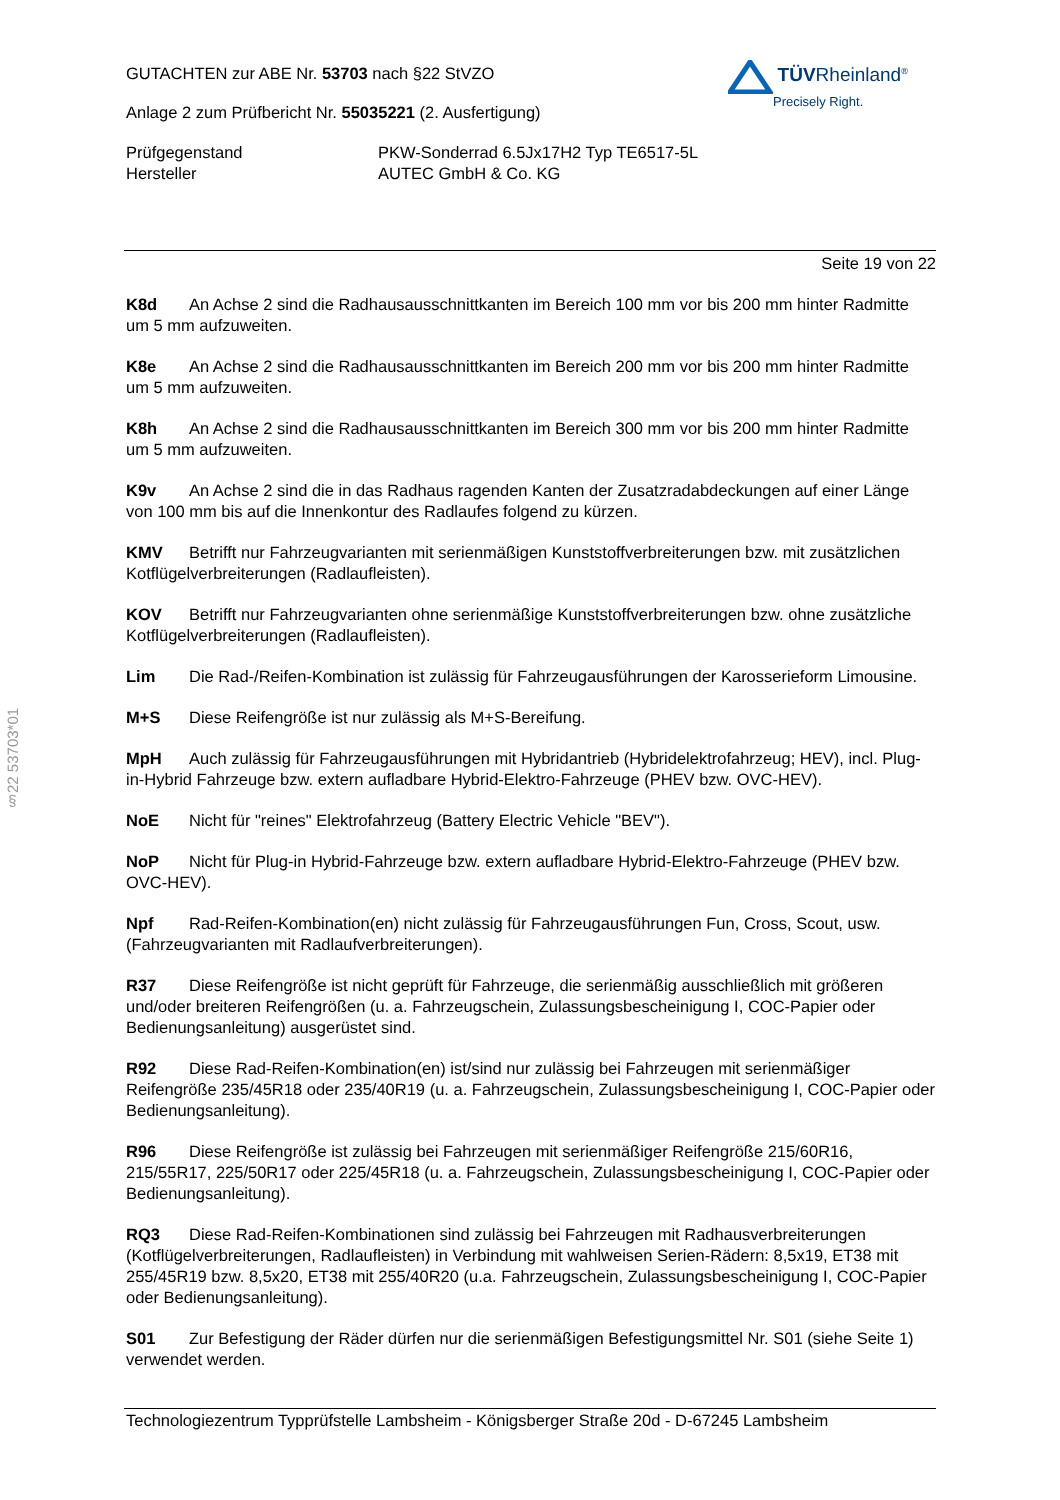TÜVRheinland<sup>®</sup>
Precisely Right.
GUTACHTEN zur ABE Nr. 53703 nach §22 StVZO
Anlage 2 zum Prüfbericht Nr. 55035221 (2. Ausfertigung)
Prüfgegenstand
Hersteller
PKW-Sonderrad 6.5Jx17H2 Typ TE6517-5L
AUTEC GmbH & Co. KG
Seite 19 von 22
K8d An Achse 2 sind die Radhausausschnittkanten im Bereich 100 mm vor bis 200 mm hinter Radmitte um 5 mm aufzuweiten.
K8e An Achse 2 sind die Radhausausschnittkanten im Bereich 200 mm vor bis 200 mm hinter Radmitte um 5 mm aufzuweiten.
K8h An Achse 2 sind die Radhausausschnittkanten im Bereich 300 mm vor bis 200 mm hinter Radmitte um 5 mm aufzuweiten.
K9v An Achse 2 sind die in das Radhaus ragenden Kanten der Zusatzradabdeckungen auf einer Länge von 100 mm bis auf die Innenkontur des Radlaufes folgend zu kürzen.
KMV Betrifft nur Fahrzeugvarianten mit serienmäßigen Kunststoffverbreiterungen bzw. mit zusätzlichen Kotflügelverbreiterungen (Radlaufleisten).
KOV Betrifft nur Fahrzeugvarianten ohne serienmäßige Kunststoffverbreiterungen bzw. ohne zusätzliche Kotflügelverbreiterungen (Radlaufleisten).
Lim Die Rad-/Reifen-Kombination ist zulässig für Fahrzeugausführungen der Karosserieform Limousine.
M+S Diese Reifengröße ist nur zulässig als M+S-Bereifung.
MpH Auch zulässig für Fahrzeugausführungen mit Hybridantrieb (Hybridelektrofahrzeug; HEV), incl. Plug-in-Hybrid Fahrzeuge bzw. extern aufladbare Hybrid-Elektro-Fahrzeuge (PHEV bzw. OVC-HEV).
NoE Nicht für "reines" Elektrofahrzeug (Battery Electric Vehicle "BEV").
NoP Nicht für Plug-in Hybrid-Fahrzeuge bzw. extern aufladbare Hybrid-Elektro-Fahrzeuge (PHEV bzw. OVC-HEV).
Npf Rad-Reifen-Kombination(en) nicht zulässig für Fahrzeugausführungen Fun, Cross, Scout, usw. (Fahrzeugvarianten mit Radlaufverbreiterungen).
R37 Diese Reifengröße ist nicht geprüft für Fahrzeuge, die serienmäßig ausschließlich mit größeren und/oder breiteren Reifengrößen (u. a. Fahrzeugschein, Zulassungsbescheinigung I, COC-Papier oder Bedienungsanleitung) ausgerüstet sind.
R92 Diese Rad-Reifen-Kombination(en) ist/sind nur zulässig bei Fahrzeugen mit serienmäßiger Reifengröße 235/45R18 oder 235/40R19 (u. a. Fahrzeugschein, Zulassungsbescheinigung I, COC-Papier oder Bedienungsanleitung).
R96 Diese Reifengröße ist zulässig bei Fahrzeugen mit serienmäßiger Reifengröße 215/60R16, 215/55R17, 225/50R17 oder 225/45R18 (u. a. Fahrzeugschein, Zulassungsbescheinigung I, COC-Papier oder Bedienungsanleitung).
RQ3 Diese Rad-Reifen-Kombinationen sind zulässig bei Fahrzeugen mit Radhausverbreiterungen (Kotflügelverbreiterungen, Radlaufleisten) in Verbindung mit wahlweisen Serien-Rädern: 8,5x19, ET38 mit 255/45R19 bzw. 8,5x20, ET38 mit 255/40R20 (u.a. Fahrzeugschein, Zulassungsbescheinigung I, COC-Papier oder Bedienungsanleitung).
S01 Zur Befestigung der Räder dürfen nur die serienmäßigen Befestigungsmittel Nr. S01 (siehe Seite 1) verwendet werden.
§22 53703*01
Technologiezentrum Typprüfstelle Lambsheim - Königsberger Straße 20d - D-67245 Lambsheim